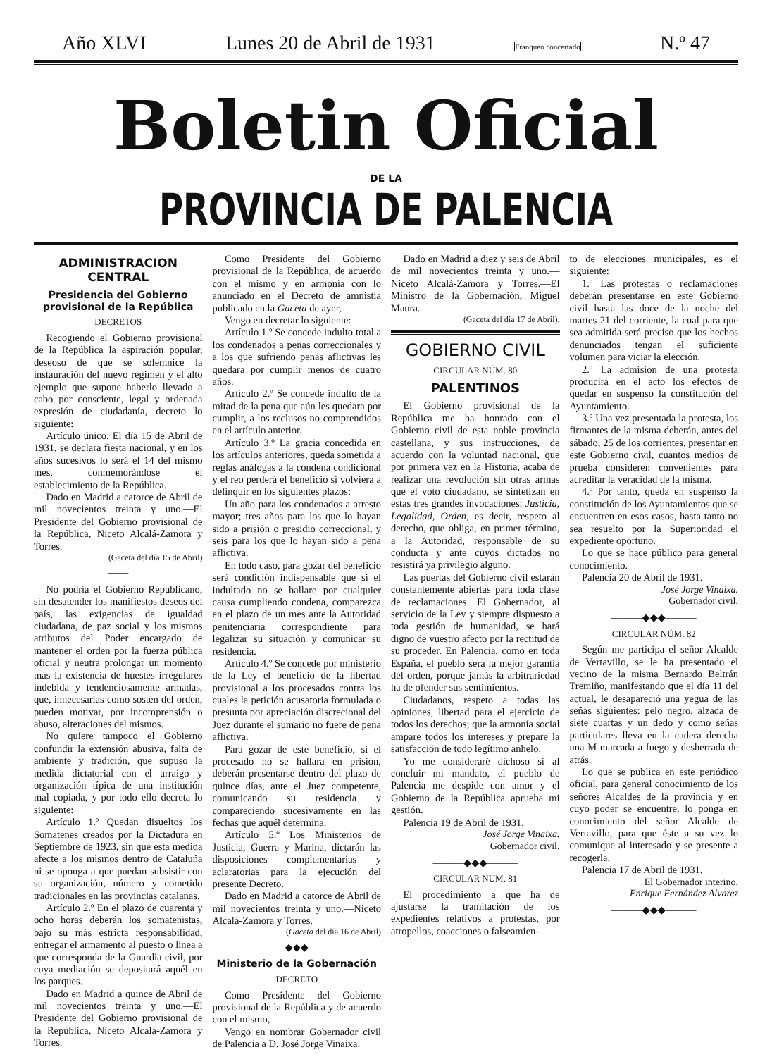Año XLVI Lunes 20 de Abril de 1931 Franqueo concertado N.º 47
Boletin Oficial
DE LA
PROVINCIA DE PALENCIA
ADMINISTRACION CENTRAL
Presidencia del Gobierno provisional de la República
DECRETOS
Recogiendo el Gobierno provisional de la República la aspiración popular, deseoso de que se solemnice la instauración del nuevo régimen y el alto ejemplo que supone haberlo llevado a cabo por consciente, legal y ordenada expresión de ciudadanía, decreto lo siguiente:
Artículo único. El día 15 de Abril de 1931, se declara fiesta nacional, y en los años sucesivos lo será el 14 del mismo mes, conmemorándose el establecimiento de la República.
Dado en Madrid a catorce de Abril de mil novecientos treinta y uno.—El Presidente del Gobierno provisional de la República, Niceto Alcalá-Zamora y Torres.
(Gaceta del día 15 de Abril)
——
No podría el Gobierno Republicano, sin desatender los manifiestos deseos del país, las exigencias de igualdad ciudadana, de paz social y los mismos atributos del Poder encargado de mantener el orden por la fuerza pública oficial y neutra prolongar un momento más la existencia de huestes irregulares indebida y tendenciosamente armadas, que, innecesarias como sostén del orden, pueden motivar, por incomprensión o abuso, alteraciones del mismos.
No quiere tampoco el Gobierno confundir la extensión abusiva, falta de ambiente y tradición, que supuso la medida dictatorial con el arraigo y organización típica de una institución mal copiada, y por todo ello decreta lo siguiente:
Artículo 1.º Quedan disueltos los Somatenes creados por la Dictadura en Septiembre de 1923, sin que esta medida afecte a los mismos dentro de Cataluña ni se oponga a que puedan subsistir con su organización, número y cometido tradicionales en las provincias catalanas.
Artículo 2.º En el plazo de cuarenta y ocho horas deberán los somatenistas, bajo su más estricta responsabilidad, entregar el armamento al puesto o línea a que corresponda de la Guardia civil, por cuya mediación se depositará aquél en los parques.
Dado en Madrid a quince de Abril de mil novecientos treinta y uno.—El Presidente del Gobierno provisional de la República, Niceto Alcalá-Zamora y Torres.
Como Presidente del Gobierno provisional de la República, de acuerdo con el mismo y en armonía con lo anunciado en el Decreto de amnistía publicado en la Gaceta de ayer,
Vengo en decretar lo siguiente:
Artículo 1.º Se concede indulto total a los condenados a penas correccionales y a los que sufriendo penas aflictivas les quedara por cumplir menos de cuatro años.
Artículo 2.º Se concede indulto de la mitad de la pena que aún les quedara por cumplir, a los reclusos no comprendidos en el artículo anterior.
Artículo 3.º La gracia concedida en los artículos anteriores, queda sometida a reglas análogas a la condena condicional y el reo perderá el beneficio si volviera a delinquir en los siguientes plazos:
Un año para los condenados a arresto mayor; tres años para los que lo hayan sido a prisión o presidio correccional, y seis para los que lo hayan sido a pena aflictiva.
En todo caso, para gozar del beneficio será condición indispensable que si el indultado no se hallare por cualquier causa cumpliendo condena, comparezca en el plazo de un mes ante la Autoridad penitenciaria correspondiente para legalizar su situación y comunicar su residencia.
Artículo 4.º Se concede por ministerio de la Ley el beneficio de la libertad provisional a los procesados contra los cuales la petición acusatoria formulada o presunta por apreciación discrecional del Juez durante el sumario no fuere de pena aflictiva.
Para gozar de este beneficio, si el procesado no se hallara en prisión, deberán presentarse dentro del plazo de quince días, ante el Juez competente, comunicando su residencia y compareciendo sucesivamente en las fechas que aquél determina.
Artículo 5.º Los Ministerios de Justicia, Guerra y Marina, dictarán las disposiciones complementarias y aclaratorias para la ejecución del presente Decreto.
Dado en Madrid a catorce de Abril de mil novecientos treinta y uno.—Niceto Alcalá-Zamora y Torres.
(Gaceta del día 16 de Abril)
———◆◆◆———
Ministerio de la Gobernación
DECRETO
Como Presidente del Gobierno provisional de la República y de acuerdo con el mismo,
Vengo en nombrar Gobernador civil de Palencia a D. José Jorge Vinaixa.
Dado en Madrid a diez y seis de Abril de mil novecientos treinta y uno.—Niceto Alcalá-Zamora y Torres.—El Ministro de la Gobernación, Miguel Maura.
(Gaceta del día 17 de Abril).
GOBIERNO CIVIL
CIRCULAR NÚM. 80
PALENTINOS
El Gobierno provisional de la República me ha honrado con el Gobierno civil de esta noble provincia castellana, y sus instrucciones, de acuerdo con la voluntad nacional, que por primera vez en la Historia, acaba de realizar una revolución sin otras armas que el voto ciudadano, se sintetizan en estas tres grandes invocaciones: Justicia, Legalidad, Orden, es decir, respeto al derecho, que obliga, en primer término, a la Autoridad, responsable de su conducta y ante cuyos dictados no resistirá ya privilegio alguno.
Las puertas del Gobierno civil estarán constantemente abiertas para toda clase de reclamaciones. El Gobernador, al servicio de la Ley y siempre dispuesto a toda gestión de humanidad, se hará digno de vuestro afecto por la rectitud de su proceder. En Palencia, como en toda España, el pueblo será la mejor garantía del orden, porque jamás la arbitrariedad ha de ofender sus sentimientos.
Ciudadanos, respeto a todas las opiniones, libertad para el ejercicio de todos los derechos; que la armonía social ampare todos los intereses y prepare la satisfacción de todo legítimo anhelo.
Yo me consideraré dichoso si al concluir mi mandato, el pueblo de Palencia me despide con amor y el Gobierno de la República aprueba mi gestión.
Palencia 19 de Abril de 1931.
José Jorge Vinaixa.
Gobernador civil.
———◆◆◆———
CIRCULAR NÚM. 81
El procedimiento a que ha de ajustarse la tramitación de los expedientes relativos a protestas, por atropellos, coacciones o falseamien-
to de elecciones municipales, es el siguiente:
1.º Las protestas o reclamaciones deberán presentarse en este Gobierno civil hasta las doce de la noche del martes 21 del corriente, la cual para que sea admitida será preciso que los hechos denunciados tengan el suficiente volumen para viciar la elección.
2.º La admisión de una protesta producirá en el acto los efectos de quedar en suspenso la constitución del Ayuntamiento.
3.º Una vez presentada la protesta, los firmantes de la misma deberán, antes del sábado, 25 de los corrientes, presentar en este Gobierno civil, cuantos medios de prueba consideren convenientes para acreditar la veracidad de la misma.
4.º Por tanto, queda en suspenso la constitución de los Ayuntamientos que se encuentren en esos casos, hasta tanto no sea resuelto por la Superioridad el expediente oportuno.
Lo que se hace público para general conocimiento.
Palencia 20 de Abril de 1931.
José Jorge Vinaixa.
Gobernador civil.
———◆◆◆———
CIRCULAR NÚM. 82
Según me participa el señor Alcalde de Vertavillo, se le ha presentado el vecino de la misma Bernardo Beltrán Tremiño, manifestando que el día 11 del actual, le desapareció una yegua de las señas siguientes: pelo negro, alzada de siete cuartas y un dedo y como señas particulares lleva en la cadera derecha una M marcada a fuego y desherrada de atrás.
Lo que se publica en este periódico oficial, para general conocimiento de los señores Alcaldes de la provincia y en cuyo poder se encuentre, lo ponga en conocimiento del señor Alcalde de Vertavillo, para que éste a su vez lo comunique al interesado y se presente a recogerla.
Palencia 17 de Abril de 1931.
El Gobernador interino,
Enrique Fernández Alvarez
———◆◆◆———